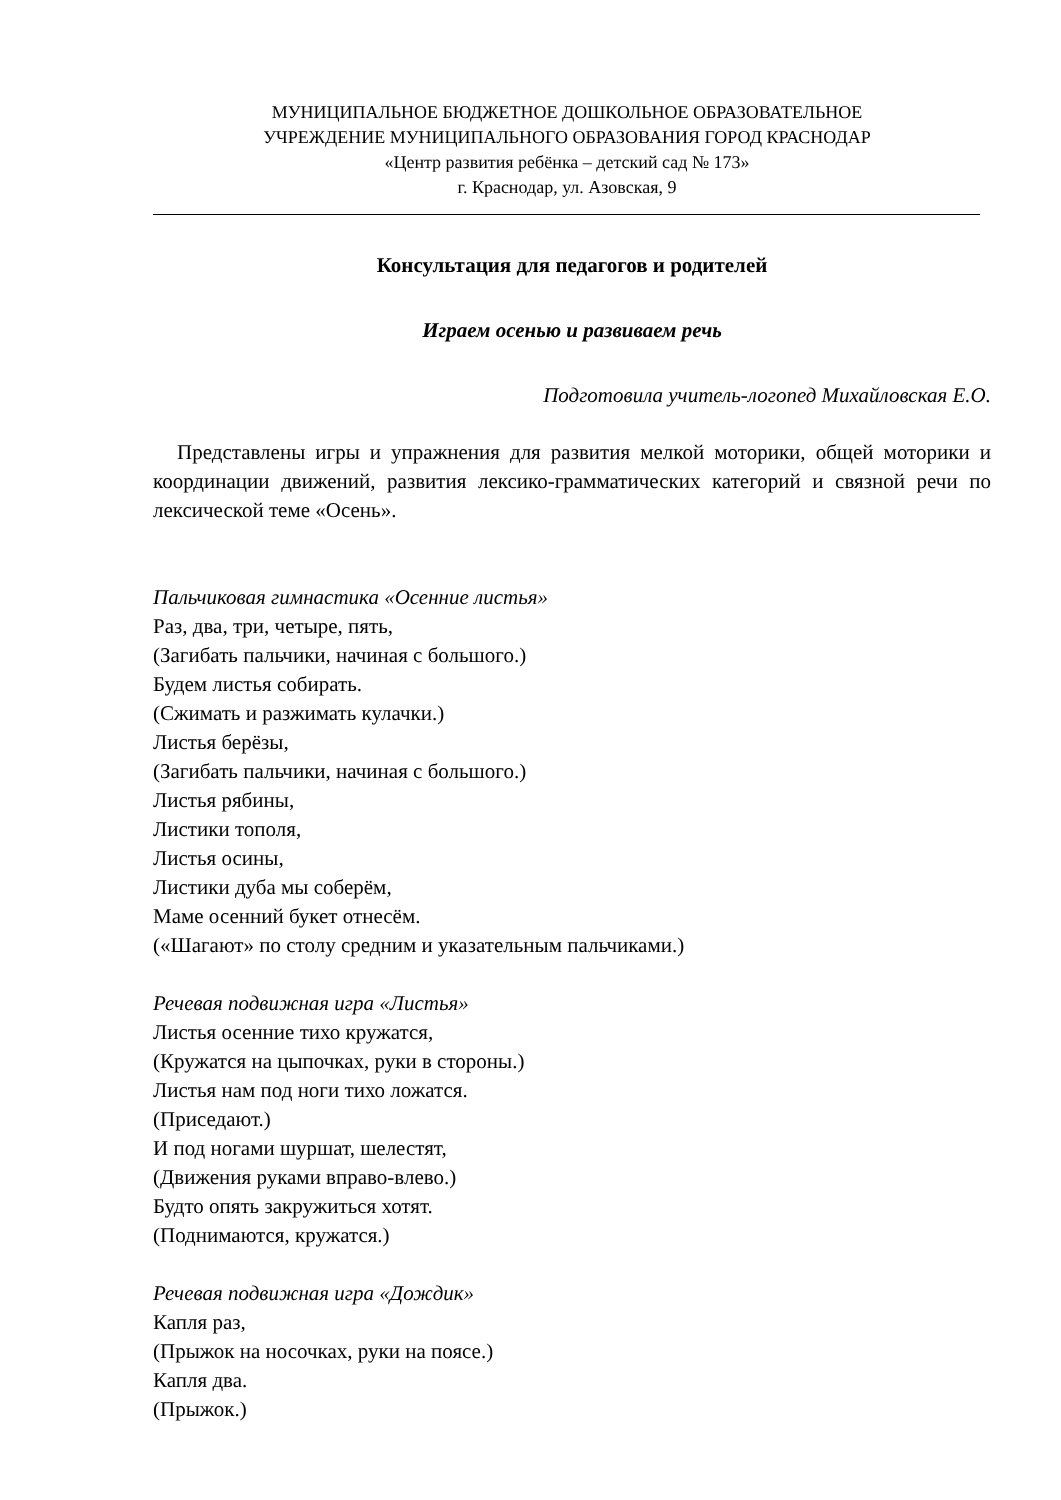МУНИЦИПАЛЬНОЕ БЮДЖЕТНОЕ ДОШКОЛЬНОЕ ОБРАЗОВАТЕЛЬНОЕ
УЧРЕЖДЕНИЕ МУНИЦИПАЛЬНОГО ОБРАЗОВАНИЯ ГОРОД КРАСНОДАР
«Центр развития ребёнка – детский сад № 173»
г. Краснодар, ул. Азовская, 9
Консультация для педагогов и родителей
Играем осенью и развиваем речь
Подготовила учитель-логопед Михайловская Е.О.
Представлены игры и упражнения для развития мелкой моторики, общей моторики и координации движений, развития лексико-грамматических категорий и связной речи по лексической теме «Осень».
Пальчиковая гимнастика «Осенние листья»
Раз, два, три, четыре, пять,
(Загибать пальчики, начиная с большого.)
Будем листья собирать.
(Сжимать и разжимать кулачки.)
Листья берёзы,
(Загибать пальчики, начиная с большого.)
Листья рябины,
Листики тополя,
Листья осины,
Листики дуба мы соберём,
Маме осенний букет отнесём.
(«Шагают» по столу средним и указательным пальчиками.)
Речевая подвижная игра «Листья»
Листья осенние тихо кружатся,
(Кружатся на цыпочках, руки в стороны.)
Листья нам под ноги тихо ложатся.
(Приседают.)
И под ногами шуршат, шелестят,
(Движения руками вправо-влево.)
Будто опять закружиться хотят.
(Поднимаются, кружатся.)
Речевая подвижная игра «Дождик»
Капля раз,
(Прыжок на носочках, руки на поясе.)
Капля два.
(Прыжок.)